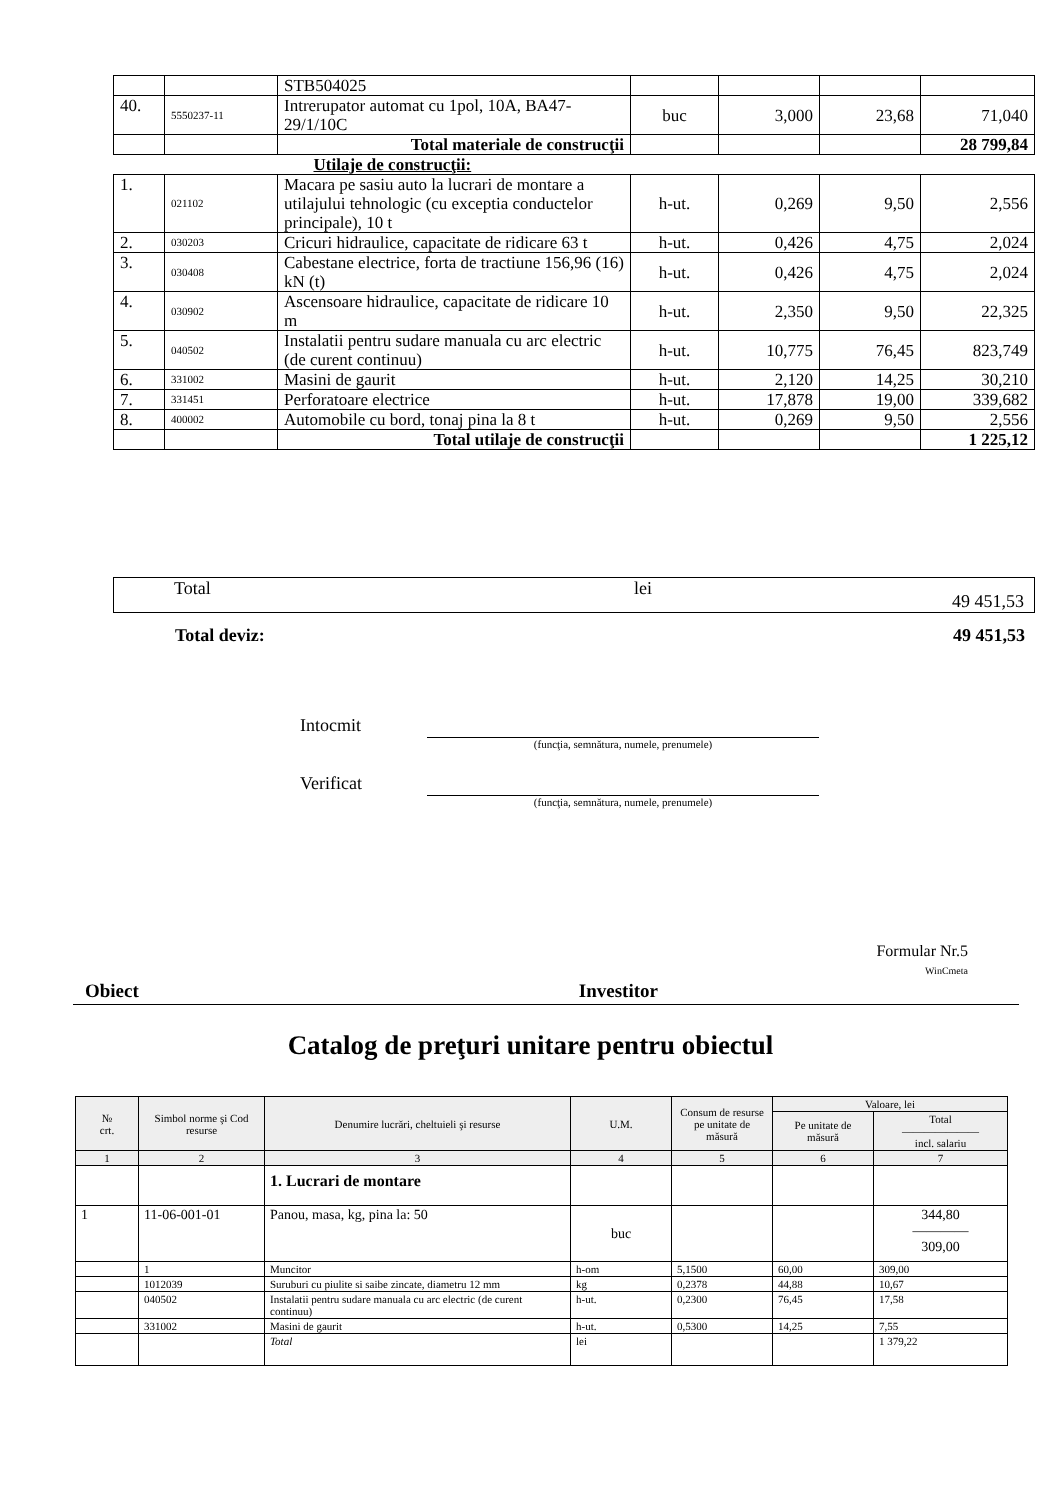| | | STB504025 | | | | |
| 40. | 5550237-11 | Intrerupator automat cu 1pol, 10A, BA47-29/1/10C | buc | 3,000 | 23,68 | 71,040 |
| | | Total materiale de construcţii | | | | 28 799,84 |
| Utilaje de construcţii: | | | | | | |
| 1. | 021102 | Macara pe sasiu auto la lucrari de montare a utilajului tehnologic (cu exceptia conductelor principale), 10 t | h-ut. | 0,269 | 9,50 | 2,556 |
| 2. | 030203 | Cricuri hidraulice, capacitate de ridicare 63 t | h-ut. | 0,426 | 4,75 | 2,024 |
| 3. | 030408 | Cabestane electrice, forta de tractiune 156,96 (16) kN (t) | h-ut. | 0,426 | 4,75 | 2,024 |
| 4. | 030902 | Ascensoare hidraulice, capacitate de ridicare 10 m | h-ut. | 2,350 | 9,50 | 22,325 |
| 5. | 040502 | Instalatii pentru sudare manuala cu arc electric (de curent continuu) | h-ut. | 10,775 | 76,45 | 823,749 |
| 6. | 331002 | Masini de gaurit | h-ut. | 2,120 | 14,25 | 30,210 |
| 7. | 331451 | Perforatoare electrice | h-ut. | 17,878 | 19,00 | 339,682 |
| 8. | 400002 | Automobile cu bord, tonaj pina la 8 t | h-ut. | 0,269 | 9,50 | 2,556 |
| | | Total utilaje de construcţii | | | | 1 225,12 |
Total lei 49 451,53
Total deviz: 49 451,53
Intocmit
(funcţia, semnătura, numele, prenumele)
Verificat
(funcţia, semnătura, numele, prenumele)
Formular Nr.5
WinCmeta
Obiect Investitor
Catalog de preţuri unitare pentru obiectul
| № crt. | Simbol norme şi Cod resurse | Denumire lucrări, cheltuieli şi resurse | U.M. | Consum de resurse pe unitate de măsură | Valoare, lei | |
| --- | --- | --- | --- | --- | --- | --- |
| | | | | | Pe unitate de măsură | Total ——————— incl. salariu |
| 1 | 2 | 3 | 4 | 5 | 6 | 7 |
| | | 1. Lucrari de montare | | | | |
| 1 | 11-06-001-01 | Panou, masa, kg, pina la: 50 | buc | | | 344,80 ———— 309,00 |
| | 1 | Muncitor | h-om | 5,1500 | 60,00 | 309,00 |
| | 1012039 | Suruburi cu piulite si saibe zincate, diametru 12 mm | kg | 0,2378 | 44,88 | 10,67 |
| | 040502 | Instalatii pentru sudare manuala cu arc electric (de curent continuu) | h-ut. | 0,2300 | 76,45 | 17,58 |
| | 331002 | Masini de gaurit | h-ut. | 0,5300 | 14,25 | 7,55 |
| | | Total | lei | | | 1 379,22 |